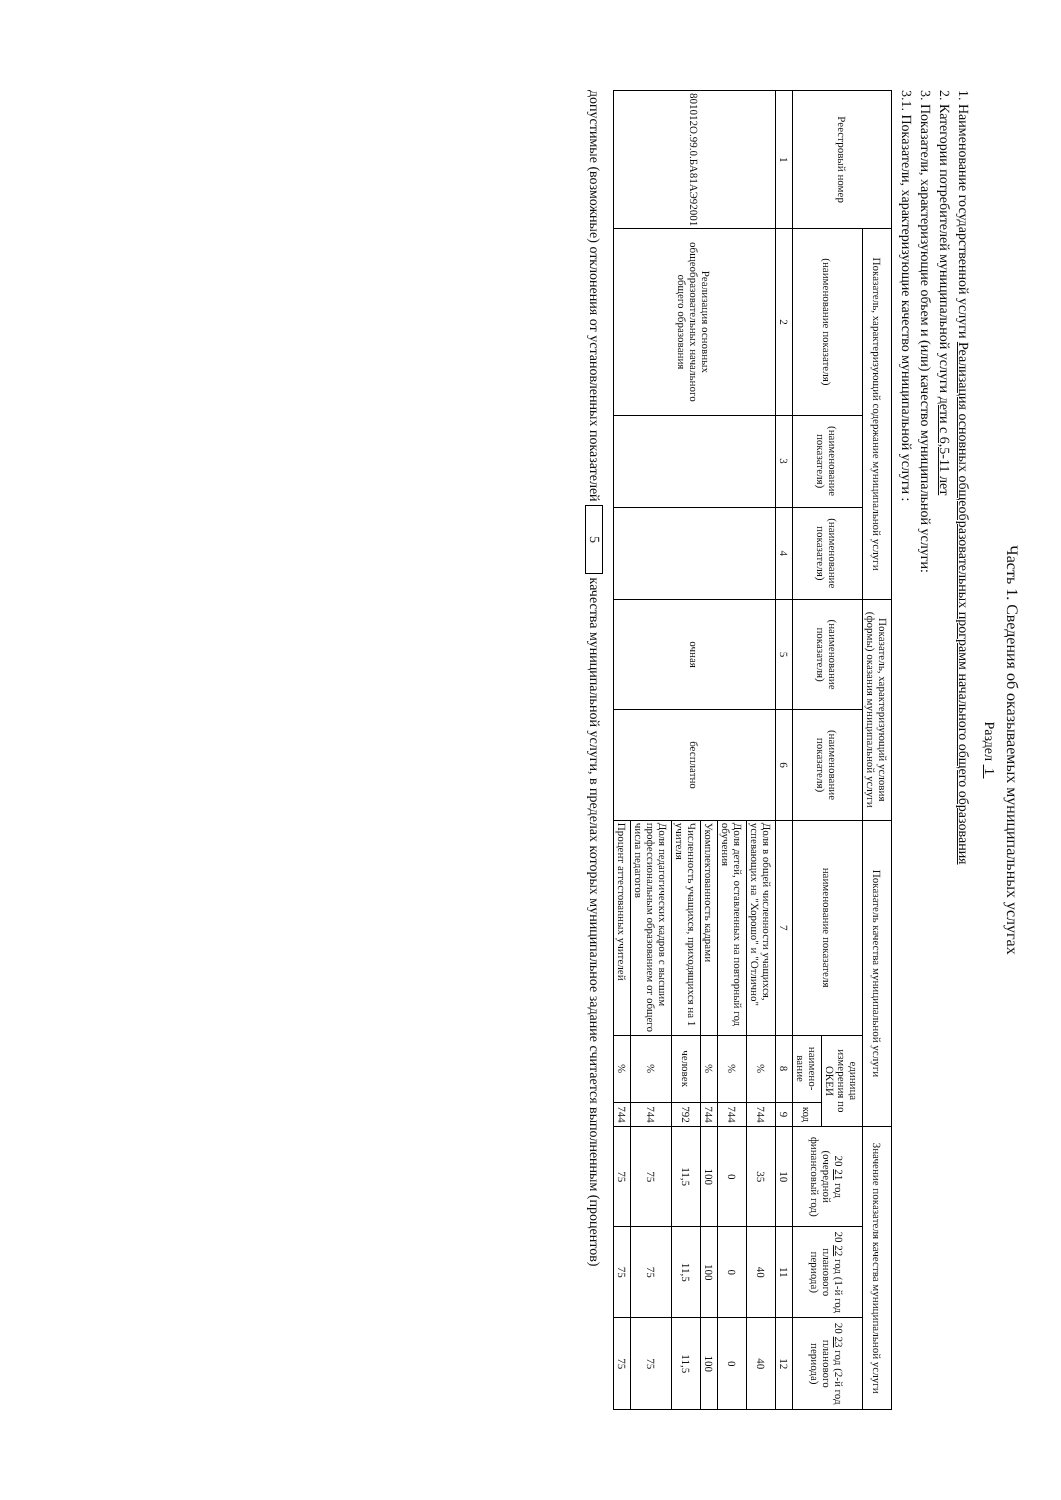Часть 1. Сведения об оказываемых муниципальных услугах
Раздел 1
1. Наименование государственной услуги Реализация основных общеобразовательных программ начального общего образования
2. Категории потребителей муниципальной услуги дети с 6,5-11 лет
3. Показатели, характеризующие объем и (или) качество муниципальной услуги:
3.1. Показатели, характеризующие качество муниципальной услуги :
| Реестровый номер | Показатель, характеризующий содержание муниципальной услуги | | | Показатель, характеризующий условия (формы) оказания муниципальной услуги | | Показатель качества муниципальной услуги | | | Значение показателя качества муниципальной услуги | | |
| --- | --- | --- | --- | --- | --- | --- | --- | --- | --- | --- | --- |
| | (наименование показателя) | (наименование показателя) | (наименование показателя) | (наименование показателя) | (наименование показателя) | наименование показателя | единица измерения по ОКЕИ | | 20 21 год (очередной финансовый год) | 20 22 год (1-й год планового периода) | 20 23 год (2-й год планового периода) |
| | | | | | | | наимено-вание | код | | | |
| 1 | 2 | 3 | 4 | 5 | 6 | 7 | 8 | 9 | 10 | 11 | 12 |
| 801012О.99.0.БА81АЭ92001 | Реализация основных общеобразовательных начального общего образования | | | очная | бесплатно | Доля в общей численности учащихся, успевающих на "Хорошо" и "Отлично" | % | 744 | 35 | 40 | 40 |
| | | | | | | Доля детей, оставленных на повторный год обучения | % | 744 | 0 | 0 | 0 |
| | | | | | | Укомплектованность кадрами | % | 744 | 100 | 100 | 100 |
| | | | | | | Численность учащихся, приходящихся на 1 учителя | человек | 792 | 11,5 | 11,5 | 11,5 |
| | | | | | | Доля педагогических кадров с высшим профессиональным образованием от общего числа педагогов | % | 744 | 75 | 75 | 75 |
| | | | | | | Процент аттестованных учителей | % | 744 | 75 | 75 | 75 |
допустимые (возможные) отклонения от установленных показателей 5 качества муниципальной услуги, в пределах которых муниципальное задание считается выполненным (процентов)